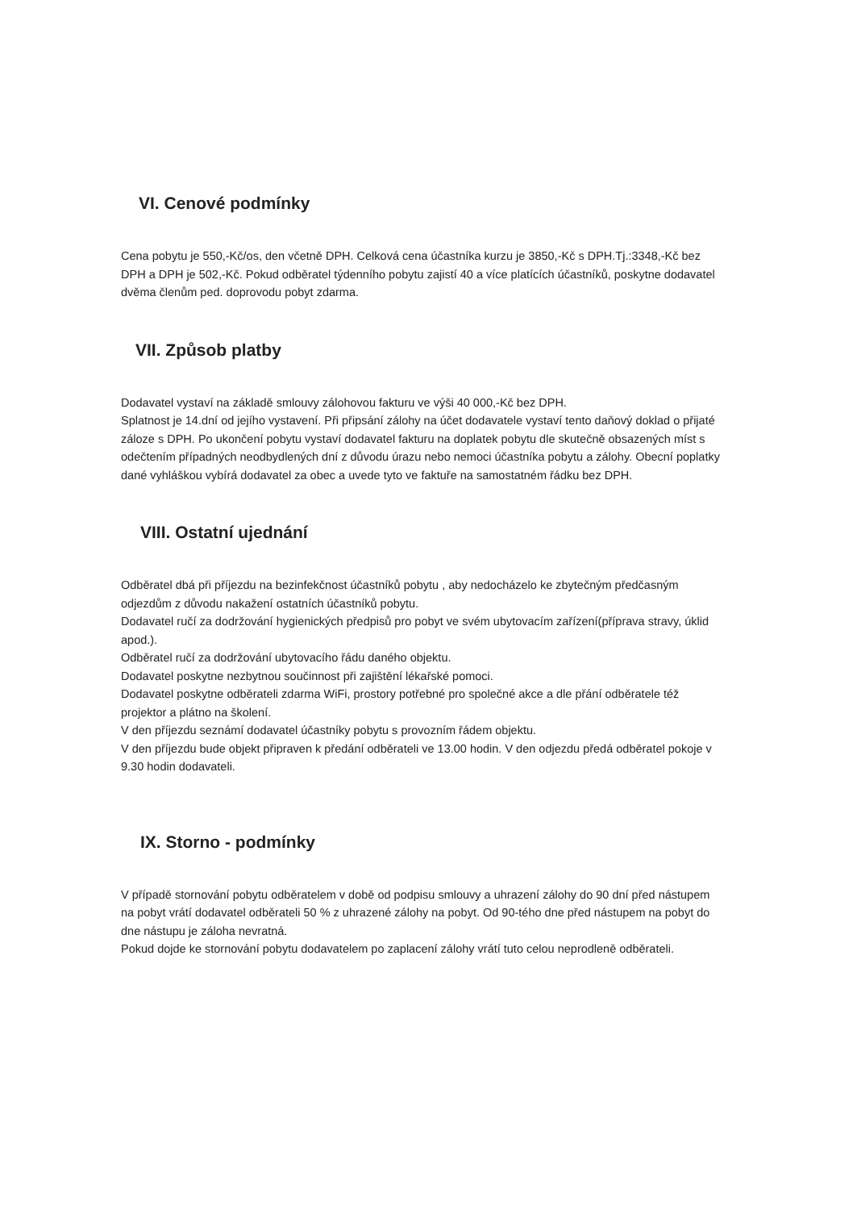VI. Cenové podmínky
Cena pobytu je 550,-Kč/os, den včetně DPH. Celková cena účastníka kurzu je 3850,-Kč s DPH.Tj.:3348,-Kč bez DPH a DPH je 502,-Kč. Pokud odběratel týdenního pobytu zajistí 40 a více platících účastníků, poskytne dodavatel dvěma členům ped. doprovodu pobyt zdarma.
VII. Způsob platby
Dodavatel vystaví na základě smlouvy zálohovou fakturu ve výši 40 000,-Kč bez DPH.
Splatnost je 14.dní od jejího vystavení. Při připsání zálohy na účet dodavatele vystaví tento daňový doklad o přijaté záloze s DPH. Po ukončení pobytu vystaví dodavatel fakturu na doplatek pobytu dle skutečně obsazených míst s odečtením případných neodbydlených dní z důvodu úrazu nebo nemoci účastníka pobytu a zálohy. Obecní poplatky dané vyhláškou vybírá dodavatel za obec a uvede tyto ve faktuře na samostatném řádku bez DPH.
VIII. Ostatní ujednání
Odběratel dbá při příjezdu na bezinfekčnost účastníků pobytu , aby nedocházelo ke zbytečným předčasným odjezdům z důvodu nakažení ostatních účastníků pobytu.
Dodavatel ručí za dodržování hygienických předpisů pro pobyt ve svém ubytovacím zařízení(příprava stravy, úklid apod.).
Odběratel ručí za dodržování ubytovacího řádu daného objektu.
Dodavatel poskytne nezbytnou součinnost při zajištění lékařské pomoci.
Dodavatel poskytne odběrateli zdarma WiFi, prostory potřebné pro společné akce a dle přání odběratele též projektor a plátno na školení.
V den příjezdu seznámí dodavatel účastníky pobytu s provozním řádem objektu.
V den příjezdu bude objekt připraven k předání odběrateli ve 13.00 hodin. V den odjezdu předá odběratel pokoje v 9.30 hodin dodavateli.
IX. Storno - podmínky
V případě stornování pobytu odběratelem v době od podpisu smlouvy a uhrazení zálohy do 90 dní před nástupem na pobyt vrátí dodavatel odběrateli 50 % z uhrazené zálohy na pobyt. Od 90-tého dne před nástupem na pobyt do dne nástupu je záloha nevratná.
Pokud dojde ke stornování pobytu dodavatelem po zaplacení zálohy vrátí tuto celou neprodleně odběrateli.